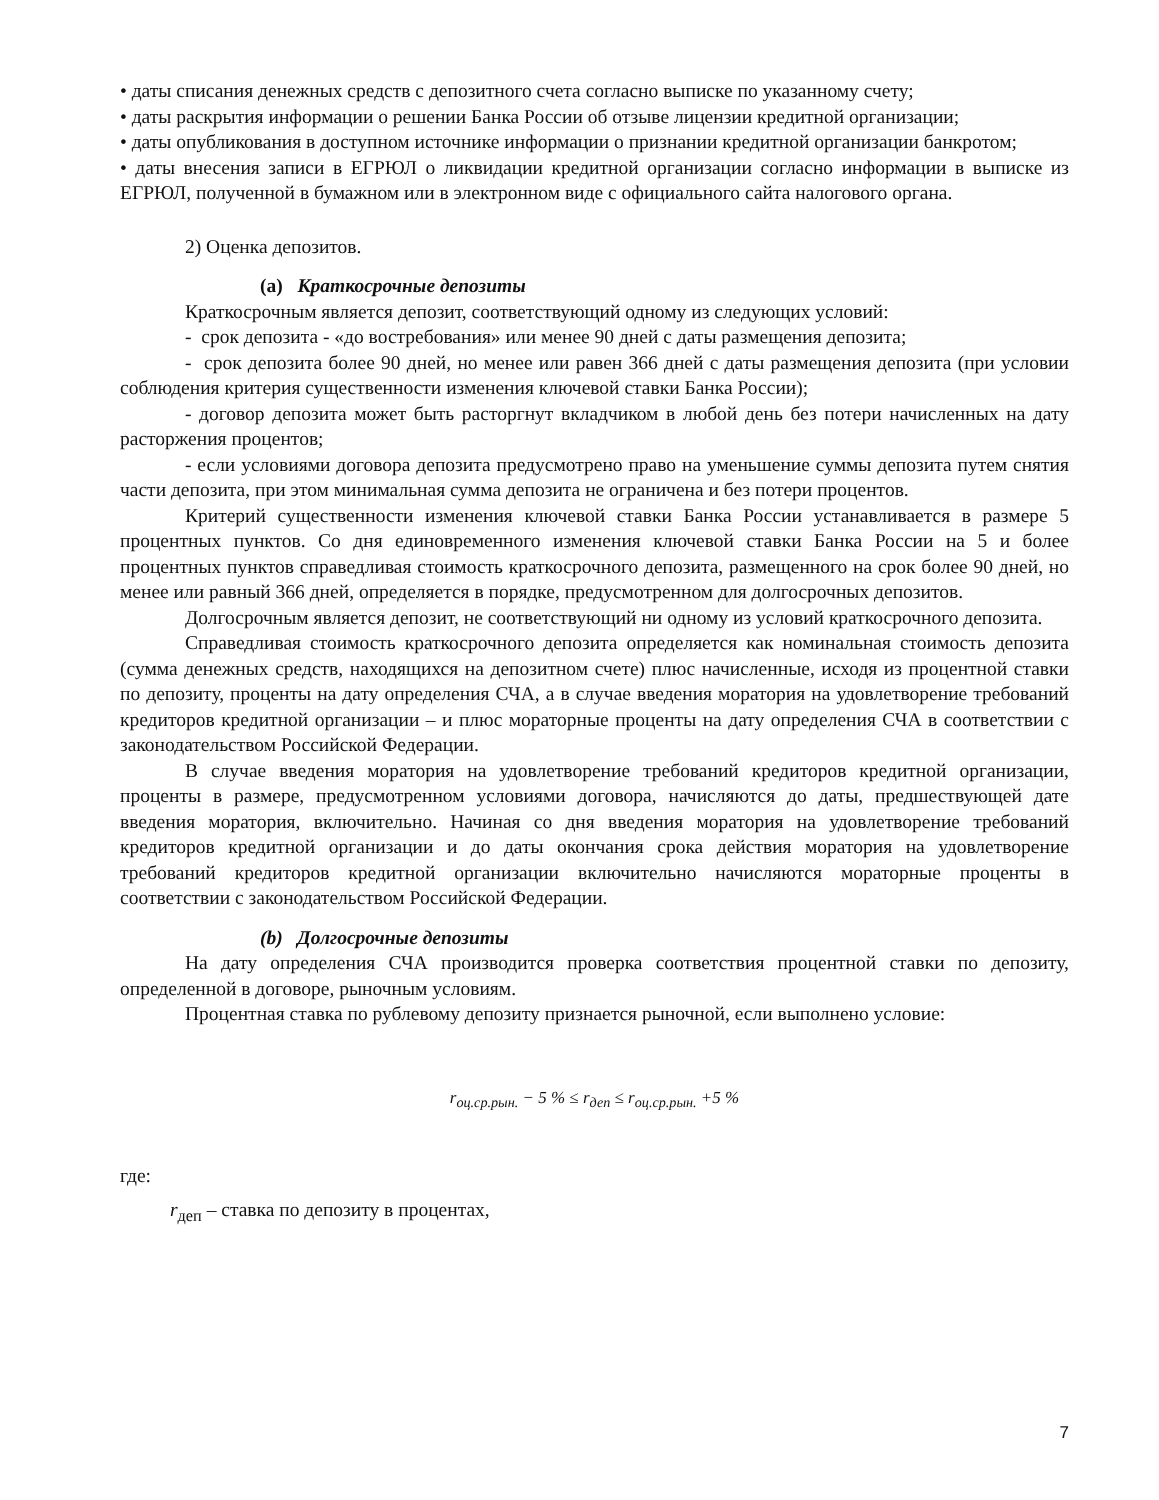• даты списания денежных средств с депозитного счета согласно выписке по указанному счету;
• даты раскрытия информации о решении Банка России об отзыве лицензии кредитной организации;
• даты опубликования в доступном источнике информации о признании кредитной организации банкротом;
• даты внесения записи в ЕГРЮЛ о ликвидации кредитной организации согласно информации в выписке из ЕГРЮЛ, полученной в бумажном или в электронном виде с официального сайта налогового органа.
2) Оценка депозитов.
(a) Краткосрочные депозиты
Краткосрочным является депозит, соответствующий одному из следующих условий:
- срок депозита - «до востребования» или менее 90 дней с даты размещения депозита;
- срок депозита более 90 дней, но менее или равен 366 дней с даты размещения депозита (при условии соблюдения критерия существенности изменения ключевой ставки Банка России);
- договор депозита может быть расторгнут вкладчиком в любой день без потери начисленных на дату расторжения процентов;
- если условиями договора депозита предусмотрено право на уменьшение суммы депозита путем снятия части депозита, при этом минимальная сумма депозита не ограничена и без потери процентов.
Критерий существенности изменения ключевой ставки Банка России устанавливается в размере 5 процентных пунктов. Со дня единовременного изменения ключевой ставки Банка России на 5 и более процентных пунктов справедливая стоимость краткосрочного депозита, размещенного на срок более 90 дней, но менее или равный 366 дней, определяется в порядке, предусмотренном для долгосрочных депозитов.
Долгосрочным является депозит, не соответствующий ни одному из условий краткосрочного депозита.
Справедливая стоимость краткосрочного депозита определяется как номинальная стоимость депозита (сумма денежных средств, находящихся на депозитном счете) плюс начисленные, исходя из процентной ставки по депозиту, проценты на дату определения СЧА, а в случае введения моратория на удовлетворение требований кредиторов кредитной организации – и плюс мораторные проценты на дату определения СЧА в соответствии с законодательством Российской Федерации.
В случае введения моратория на удовлетворение требований кредиторов кредитной организации, проценты в размере, предусмотренном условиями договора, начисляются до даты, предшествующей дате введения моратория, включительно. Начиная со дня введения моратория на удовлетворение требований кредиторов кредитной организации и до даты окончания срока действия моратория на удовлетворение требований кредиторов кредитной организации включительно начисляются мораторные проценты в соответствии с законодательством Российской Федерации.
(b) Долгосрочные депозиты
На дату определения СЧА производится проверка соответствия процентной ставки по депозиту, определенной в договоре, рыночным условиям.
Процентная ставка по рублевому депозиту признается рыночной, если выполнено условие:
r<sub>оц.ср.рын.</sub> − 5 % ≤ r<sub>деп</sub> ≤ r<sub>оц.ср.рын.</sub> +5 %
где:
r<sub>деп</sub> – ставка по депозиту в процентах,
7